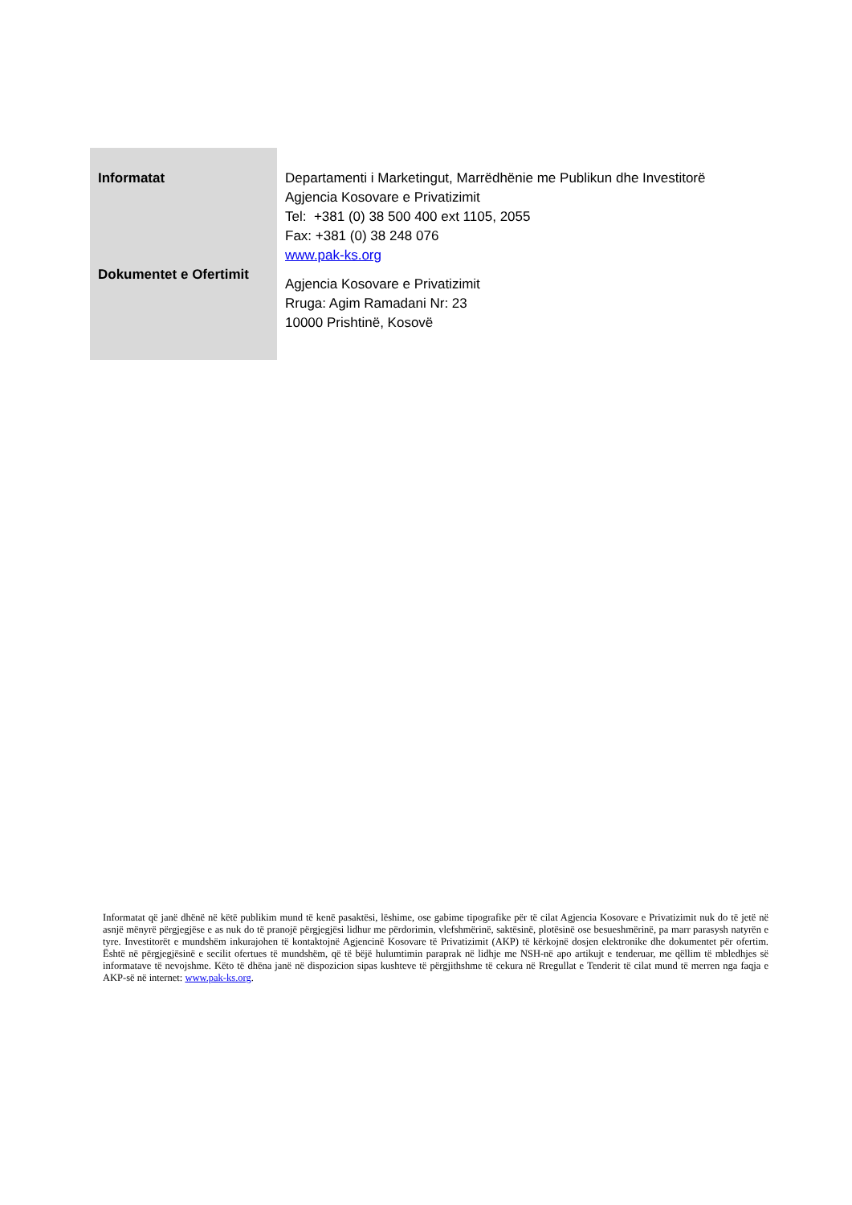| Informatat Dokumentet e Ofertimit | Departamenti i Marketingut, Marrëdhënie me Publikun dhe Investitorë Agjencia Kosovare e Privatizimit Tel: +381 (0) 38 500 400 ext 1105, 2055 Fax: +381 (0) 38 248 076 www.pak-ks.org Agjencia Kosovare e Privatizimit Rruga: Agim Ramadani Nr: 23 10000 Prishtinë, Kosovë |
Informatat që janë dhënë në këtë publikim mund të kenë pasaktësi, lëshime, ose gabime tipografike për të cilat Agjencia Kosovare e Privatizimit nuk do të jetë në asnjë mënyrë përgjegjëse e as nuk do të pranojë përgjegjësi lidhur me përdorimin, vlefshmërinë, saktësinë, plotësinë ose besueshmërinë, pa marr parasysh natyrën e tyre. Investitorët e mundshëm inkurajohen të kontaktojnë Agjencinë Kosovare të Privatizimit (AKP) të kërkojnë dosjen elektronike dhe dokumentet për ofertim. Është në përgjegjësinë e secilit ofertues të mundshëm, që të bëjë hulumtimin paraprak në lidhje me NSH-në apo artikujt e tenderuar, me qëllim të mbledhjes së informatave të nevojshme. Këto të dhëna janë në dispozicion sipas kushteve të përgjithshme të cekura në Rregullat e Tenderit të cilat mund të merren nga faqja e AKP-së në internet: www.pak-ks.org.